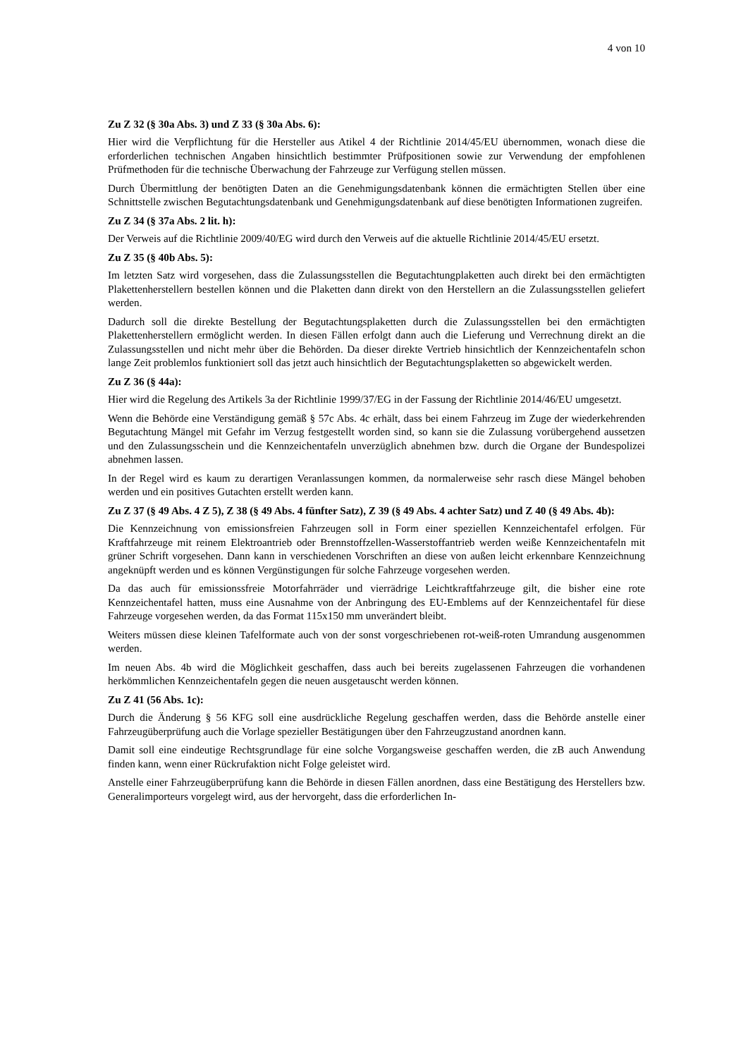4 von 10
Zu Z 32 (§ 30a Abs. 3) und Z 33 (§ 30a Abs. 6):
Hier wird die Verpflichtung für die Hersteller aus Atikel 4 der Richtlinie 2014/45/EU übernommen, wonach diese die erforderlichen technischen Angaben hinsichtlich bestimmter Prüfpositionen sowie zur Verwendung der empfohlenen Prüfmethoden für die technische Überwachung der Fahrzeuge zur Verfügung stellen müssen.
Durch Übermittlung der benötigten Daten an die Genehmigungsdatenbank können die ermächtigten Stellen über eine Schnittstelle zwischen Begutachtungsdatenbank und Genehmigungsdatenbank auf diese benötigten Informationen zugreifen.
Zu Z 34 (§ 37a Abs. 2 lit. h):
Der Verweis auf die Richtlinie 2009/40/EG wird durch den Verweis auf die aktuelle Richtlinie 2014/45/EU ersetzt.
Zu Z 35 (§ 40b Abs. 5):
Im letzten Satz wird vorgesehen, dass die Zulassungsstellen die Begutachtungplaketten auch direkt bei den ermächtigten Plakettenherstellern bestellen können und die Plaketten dann direkt von den Herstellern an die Zulassungsstellen geliefert werden.
Dadurch soll die direkte Bestellung der Begutachtungsplaketten durch die Zulassungsstellen bei den ermächtigten Plakettenherstellern ermöglicht werden. In diesen Fällen erfolgt dann auch die Lieferung und Verrechnung direkt an die Zulassungsstellen und nicht mehr über die Behörden. Da dieser direkte Vertrieb hinsichtlich der Kennzeichentafeln schon lange Zeit problemlos funktioniert soll das jetzt auch hinsichtlich der Begutachtungsplaketten so abgewickelt werden.
Zu Z 36 (§ 44a):
Hier wird die Regelung des Artikels 3a der Richtlinie 1999/37/EG in der Fassung der Richtlinie 2014/46/EU umgesetzt.
Wenn die Behörde eine Verständigung gemäß § 57c Abs. 4c erhält, dass bei einem Fahrzeug im Zuge der wiederkehrenden Begutachtung Mängel mit Gefahr im Verzug festgestellt worden sind, so kann sie die Zulassung vorübergehend aussetzen und den Zulassungsschein und die Kennzeichentafeln unverzüglich abnehmen bzw. durch die Organe der Bundespolizei abnehmen lassen.
In der Regel wird es kaum zu derartigen Veranlassungen kommen, da normalerweise sehr rasch diese Mängel behoben werden und ein positives Gutachten erstellt werden kann.
Zu Z 37 (§ 49 Abs. 4 Z 5), Z 38 (§ 49 Abs. 4 fünfter Satz), Z 39 (§ 49 Abs. 4 achter Satz) und Z 40 (§ 49 Abs. 4b):
Die Kennzeichnung von emissionsfreien Fahrzeugen soll in Form einer speziellen Kennzeichentafel erfolgen. Für Kraftfahrzeuge mit reinem Elektroantrieb oder Brennstoffzellen-Wasserstoffantrieb werden weiße Kennzeichentafeln mit grüner Schrift vorgesehen. Dann kann in verschiedenen Vorschriften an diese von außen leicht erkennbare Kennzeichnung angeknüpft werden und es können Vergünstigungen für solche Fahrzeuge vorgesehen werden.
Da das auch für emissionssfreie Motorfahrräder und vierrädrige Leichtkraftfahrzeuge gilt, die bisher eine rote Kennzeichentafel hatten, muss eine Ausnahme von der Anbringung des EU-Emblems auf der Kennzeichentafel für diese Fahrzeuge vorgesehen werden, da das Format 115x150 mm unverändert bleibt.
Weiters müssen diese kleinen Tafelformate auch von der sonst vorgeschriebenen rot-weiß-roten Umrandung ausgenommen werden.
Im neuen Abs. 4b wird die Möglichkeit geschaffen, dass auch bei bereits zugelassenen Fahrzeugen die vorhandenen herkömmlichen Kennzeichentafeln gegen die neuen ausgetauscht werden können.
Zu Z 41 (56 Abs. 1c):
Durch die Änderung § 56 KFG soll eine ausdrückliche Regelung geschaffen werden, dass die Behörde anstelle einer Fahrzeugüberprüfung auch die Vorlage spezieller Bestätigungen über den Fahrzeugzustand anordnen kann.
Damit soll eine eindeutige Rechtsgrundlage für eine solche Vorgangsweise geschaffen werden, die zB auch Anwendung finden kann, wenn einer Rückrufaktion nicht Folge geleistet wird.
Anstelle einer Fahrzeugüberprüfung kann die Behörde in diesen Fällen anordnen, dass eine Bestätigung des Herstellers bzw. Generalimporteurs vorgelegt wird, aus der hervorgeht, dass die erforderlichen In-